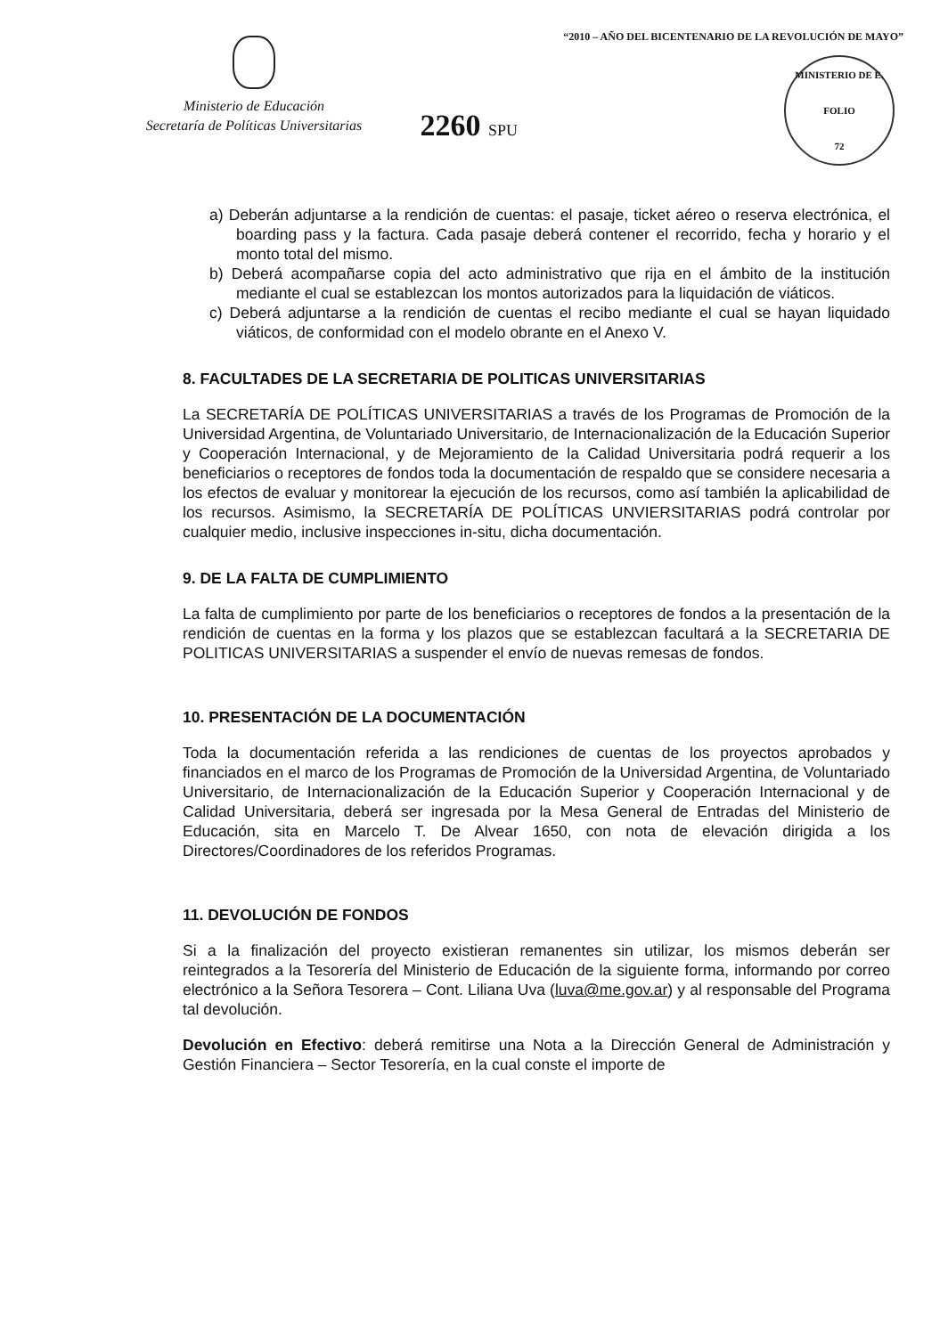Ministerio de Educación
Secretaría de Políticas Universitarias
2260 SPU
“2010 – AÑO DEL BICENTENARIO DE LA REVOLUCIÓN DE MAYO”
MINISTERIO DE E.
FOLIO
72
a) Deberán adjuntarse a la rendición de cuentas: el pasaje, ticket aéreo o reserva electrónica, el boarding pass y la factura. Cada pasaje deberá contener el recorrido, fecha y horario y el monto total del mismo.
b) Deberá acompañarse copia del acto administrativo que rija en el ámbito de la institución mediante el cual se establezcan los montos autorizados para la liquidación de viáticos.
c) Deberá adjuntarse a la rendición de cuentas el recibo mediante el cual se hayan liquidado viáticos, de conformidad con el modelo obrante en el Anexo V.
8. FACULTADES DE LA SECRETARIA DE POLITICAS UNIVERSITARIAS
La SECRETARÍA DE POLÍTICAS UNIVERSITARIAS a través de los Programas de Promoción de la Universidad Argentina, de Voluntariado Universitario, de Internacionalización de la Educación Superior y Cooperación Internacional, y de Mejoramiento de la Calidad Universitaria podrá requerir a los beneficiarios o receptores de fondos toda la documentación de respaldo que se considere necesaria a los efectos de evaluar y monitorear la ejecución de los recursos, como así también la aplicabilidad de los recursos. Asimismo, la SECRETARÍA DE POLÍTICAS UNVIERSITARIAS podrá controlar por cualquier medio, inclusive inspecciones in-situ, dicha documentación.
9. DE LA FALTA DE CUMPLIMIENTO
La falta de cumplimiento por parte de los beneficiarios o receptores de fondos a la presentación de la rendición de cuentas en la forma y los plazos que se establezcan facultará a la SECRETARIA DE POLITICAS UNIVERSITARIAS a suspender el envío de nuevas remesas de fondos.
10. PRESENTACIÓN DE LA DOCUMENTACIÓN
Toda la documentación referida a las rendiciones de cuentas de los proyectos aprobados y financiados en el marco de los Programas de Promoción de la Universidad Argentina, de Voluntariado Universitario, de Internacionalización de la Educación Superior y Cooperación Internacional y de Calidad Universitaria, deberá ser ingresada por la Mesa General de Entradas del Ministerio de Educación, sita en Marcelo T. De Alvear 1650, con nota de elevación dirigida a los Directores/Coordinadores de los referidos Programas.
11. DEVOLUCIÓN DE FONDOS
Si a la finalización del proyecto existieran remanentes sin utilizar, los mismos deberán ser reintegrados a la Tesorería del Ministerio de Educación de la siguiente forma, informando por correo electrónico a la Señora Tesorera – Cont. Liliana Uva (luva@me.gov.ar) y al responsable del Programa tal devolución.
Devolución en Efectivo: deberá remitirse una Nota a la Dirección General de Administración y Gestión Financiera – Sector Tesorería, en la cual conste el importe de